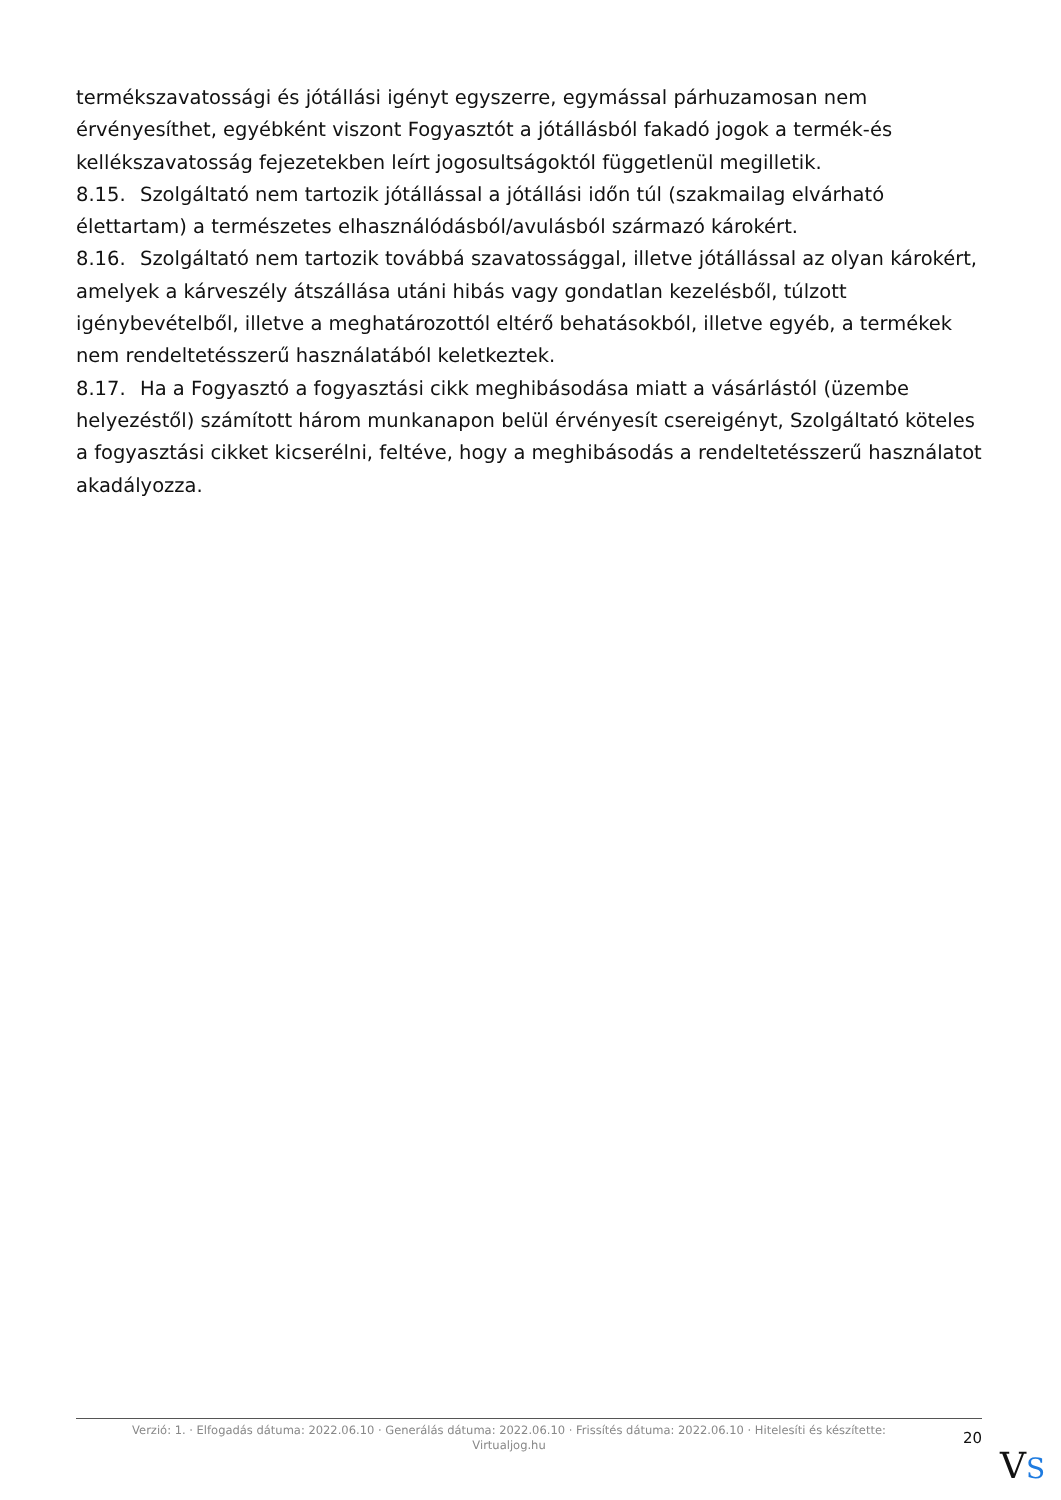termékszavatossági és jótállási igényt egyszerre, egymással párhuzamosan nem érvényesíthet, egyébként viszont Fogyasztót a jótállásból fakadó jogok a termék-és kellékszavatosság fejezetekben leírt jogosultságoktól függetlenül megilletik.
8.15. Szolgáltató nem tartozik jótállással a jótállási időn túl (szakmailag elvárható élettartam) a természetes elhasználódásból/avulásból származó károkért.
8.16. Szolgáltató nem tartozik továbbá szavatossággal, illetve jótállással az olyan károkért, amelyek a kárveszély átszállása utáni hibás vagy gondatlan kezelésből, túlzott igénybevételből, illetve a meghatározottól eltérő behatásokból, illetve egyéb, a termékek nem rendeltetésszerű használatából keletkeztek.
8.17. Ha a Fogyasztó a fogyasztási cikk meghibásodása miatt a vásárlástól (üzembe helyezéstől) számított három munkanapon belül érvényesít csereigényt, Szolgáltató köteles a fogyasztási cikket kicserélni, feltéve, hogy a meghibásodás a rendeltetésszerű használatot akadályozza.
Verzió: 1. · Elfogadás dátuma: 2022.06.10 · Generálás dátuma: 2022.06.10 · Frissítés dátuma: 2022.06.10 · Hitelesíti és készítette:
Virtualjog.hu
20
VS